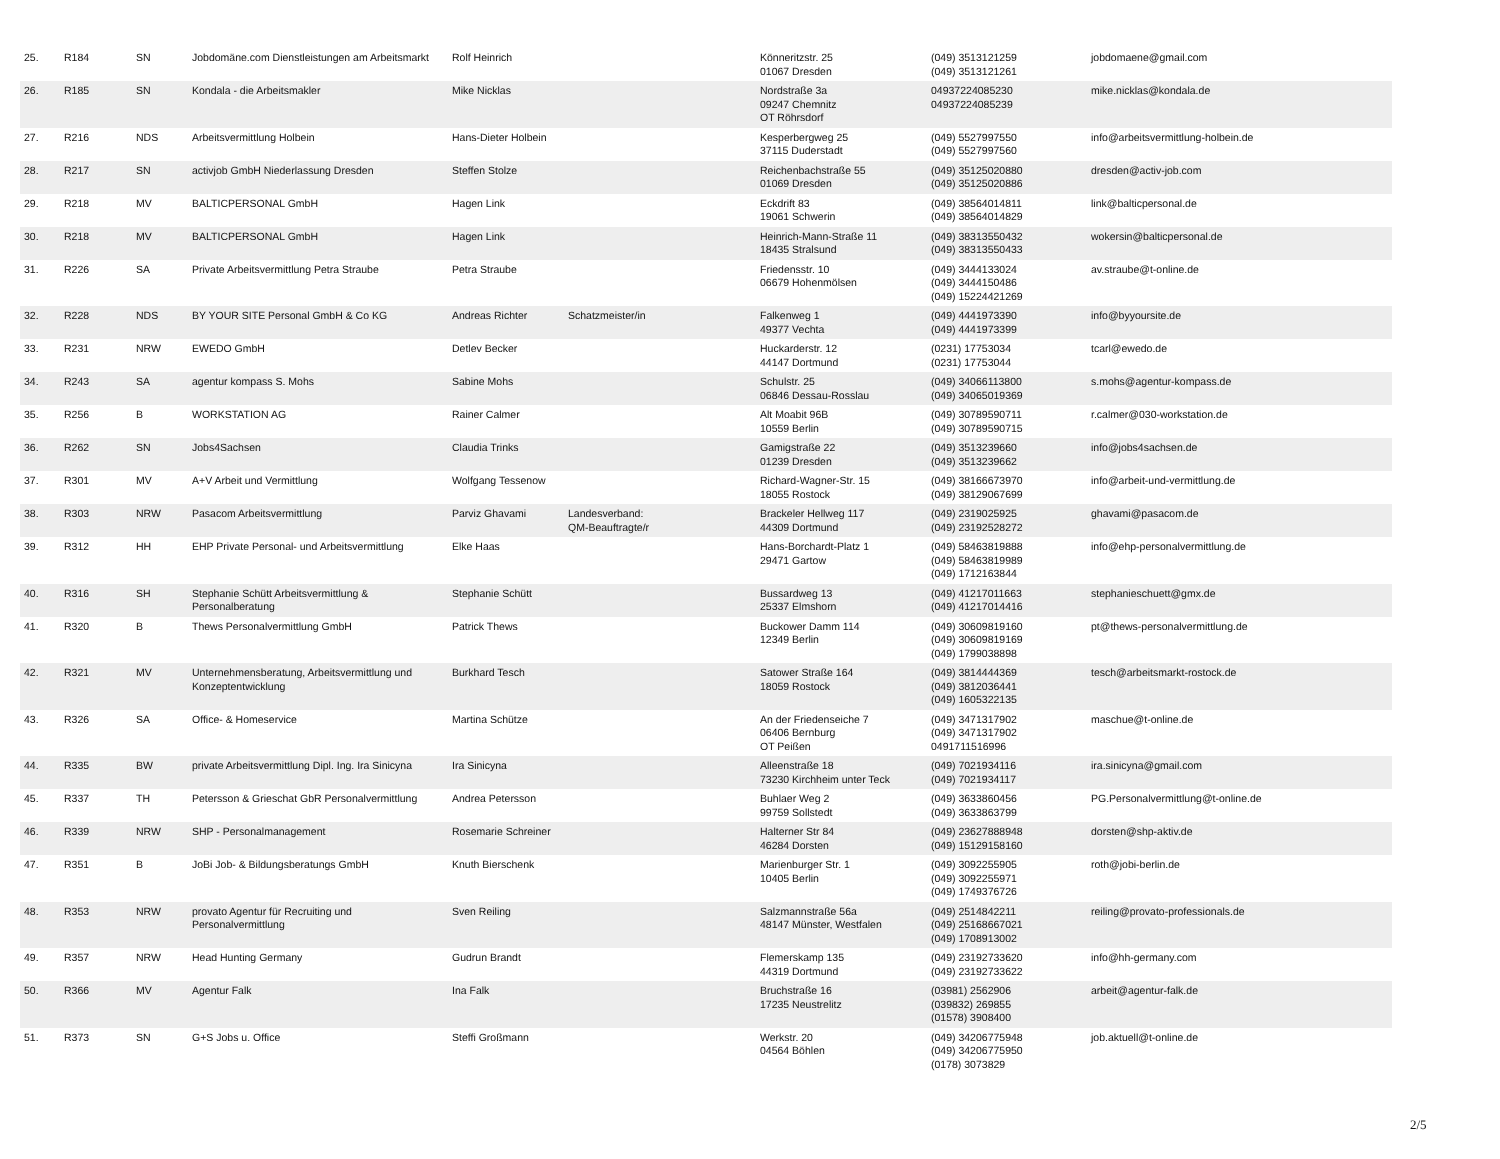| 25. | R184 | SN | Jobdomäne.com Dienstleistungen am Arbeitsmarkt | Rolf Heinrich | | Könneritzstr. 25 01067 Dresden | (049) 3513121259 (049) 3513121261 | jobdomaene@gmail.com |
| 26. | R185 | SN | Kondala - die Arbeitsmakler | Mike Nicklas | | Nordstraße 3a 09247 Chemnitz OT Röhrsdorf | 04937224085230 04937224085239 | mike.nicklas@kondala.de |
| 27. | R216 | NDS | Arbeitsvermittlung Holbein | Hans-Dieter Holbein | | Kesperbergweg 25 37115 Duderstadt | (049) 5527997550 (049) 5527997560 | info@arbeitsvermittlung-holbein.de |
| 28. | R217 | SN | activjob GmbH Niederlassung Dresden | Steffen Stolze | | Reichenbachstraße 55 01069 Dresden | (049) 35125020880 (049) 35125020886 | dresden@activ-job.com |
| 29. | R218 | MV | BALTICPERSONAL GmbH | Hagen Link | | Eckdrift 83 19061 Schwerin | (049) 38564014811 (049) 38564014829 | link@balticpersonal.de |
| 30. | R218 | MV | BALTICPERSONAL GmbH | Hagen Link | | Heinrich-Mann-Straße 11 18435 Stralsund | (049) 38313550432 (049) 38313550433 | wokersin@balticpersonal.de |
| 31. | R226 | SA | Private Arbeitsvermittlung Petra Straube | Petra Straube | | Friedensstr. 10 06679 Hohenmölsen | (049) 3444133024 (049) 3444150486 (049) 15224421269 | av.straube@t-online.de |
| 32. | R228 | NDS | BY YOUR SITE Personal GmbH & Co KG | Andreas Richter | Schatzmeister/in | Falkenweg 1 49377 Vechta | (049) 4441973390 (049) 4441973399 | info@byyoursite.de |
| 33. | R231 | NRW | EWEDO GmbH | Detlev Becker | | Huckarderstr. 12 44147 Dortmund | (0231) 17753034 (0231) 17753044 | tcarl@ewedo.de |
| 34. | R243 | SA | agentur kompass S. Mohs | Sabine Mohs | | Schulstr. 25 06846 Dessau-Rosslau | (049) 34066113800 (049) 34065019369 | s.mohs@agentur-kompass.de |
| 35. | R256 | B | WORKSTATION AG | Rainer Calmer | | Alt Moabit 96B 10559 Berlin | (049) 30789590711 (049) 30789590715 | r.calmer@030-workstation.de |
| 36. | R262 | SN | Jobs4Sachsen | Claudia Trinks | | Gamigstraße 22 01239 Dresden | (049) 3513239660 (049) 3513239662 | info@jobs4sachsen.de |
| 37. | R301 | MV | A+V Arbeit und Vermittlung | Wolfgang Tessenow | | Richard-Wagner-Str. 15 18055 Rostock | (049) 38166673970 (049) 38129067699 | info@arbeit-und-vermittlung.de |
| 38. | R303 | NRW | Pasacom Arbeitsvermittlung | Parviz Ghavami | Landesverband: QM-Beauftragte/r | Brackeler Hellweg 117 44309 Dortmund | (049) 2319025925 (049) 23192528272 | ghavami@pasacom.de |
| 39. | R312 | HH | EHP Private Personal- und Arbeitsvermittlung | Elke Haas | | Hans-Borchardt-Platz 1 29471 Gartow | (049) 58463819888 (049) 58463819989 (049) 1712163844 | info@ehp-personalvermittlung.de |
| 40. | R316 | SH | Stephanie Schütt Arbeitsvermittlung & Personalberatung | Stephanie Schütt | | Bussardweg 13 25337 Elmshorn | (049) 41217011663 (049) 41217014416 | stephanieschuett@gmx.de |
| 41. | R320 | B | Thews Personalvermittlung GmbH | Patrick Thews | | Buckower Damm 114 12349 Berlin | (049) 30609819160 (049) 30609819169 (049) 1799038898 | pt@thews-personalvermittlung.de |
| 42. | R321 | MV | Unternehmensberatung, Arbeitsvermittlung und Konzeptentwicklung | Burkhard Tesch | | Satower Straße 164 18059 Rostock | (049) 3814444369 (049) 3812036441 (049) 1605322135 | tesch@arbeitsmarkt-rostock.de |
| 43. | R326 | SA | Office- & Homeservice | Martina Schütze | | An der Friedenseiche 7 06406 Bernburg OT Peißen | (049) 3471317902 (049) 3471317902 0491711516996 | maschue@t-online.de |
| 44. | R335 | BW | private Arbeitsvermittlung Dipl. Ing. Ira Sinicyna | Ira Sinicyna | | Alleenstraße 18 73230 Kirchheim unter Teck | (049) 7021934116 (049) 7021934117 | ira.sinicyna@gmail.com |
| 45. | R337 | TH | Petersson & Grieschat GbR Personalvermittlung | Andrea Petersson | | Buhlaer Weg 2 99759 Sollstedt | (049) 3633860456 (049) 3633863799 | PG.Personalvermittlung@t-online.de |
| 46. | R339 | NRW | SHP - Personalmanagement | Rosemarie Schreiner | | Halterner Str 84 46284 Dorsten | (049) 23627888948 (049) 15129158160 | dorsten@shp-aktiv.de |
| 47. | R351 | B | JoBi Job- & Bildungsberatungs GmbH | Knuth Bierschenk | | Marienburger Str. 1 10405 Berlin | (049) 3092255905 (049) 3092255971 (049) 1749376726 | roth@jobi-berlin.de |
| 48. | R353 | NRW | provato Agentur für Recruiting und Personalvermittlung | Sven Reiling | | Salzmannstraße 56a 48147 Münster, Westfalen | (049) 2514842211 (049) 25168667021 (049) 1708913002 | reiling@provato-professionals.de |
| 49. | R357 | NRW | Head Hunting Germany | Gudrun Brandt | | Flemerskamp 135 44319 Dortmund | (049) 23192733620 (049) 23192733622 | info@hh-germany.com |
| 50. | R366 | MV | Agentur Falk | Ina Falk | | Bruchstraße 16 17235 Neustrelitz | (03981) 2562906 (039832) 269855 (01578) 3908400 | arbeit@agentur-falk.de |
| 51. | R373 | SN | G+S Jobs u. Office | Steffi Großmann | | Werkstr. 20 04564 Böhlen | (049) 34206775948 (049) 34206775950 (0178) 3073829 | job.aktuell@t-online.de |
2/5